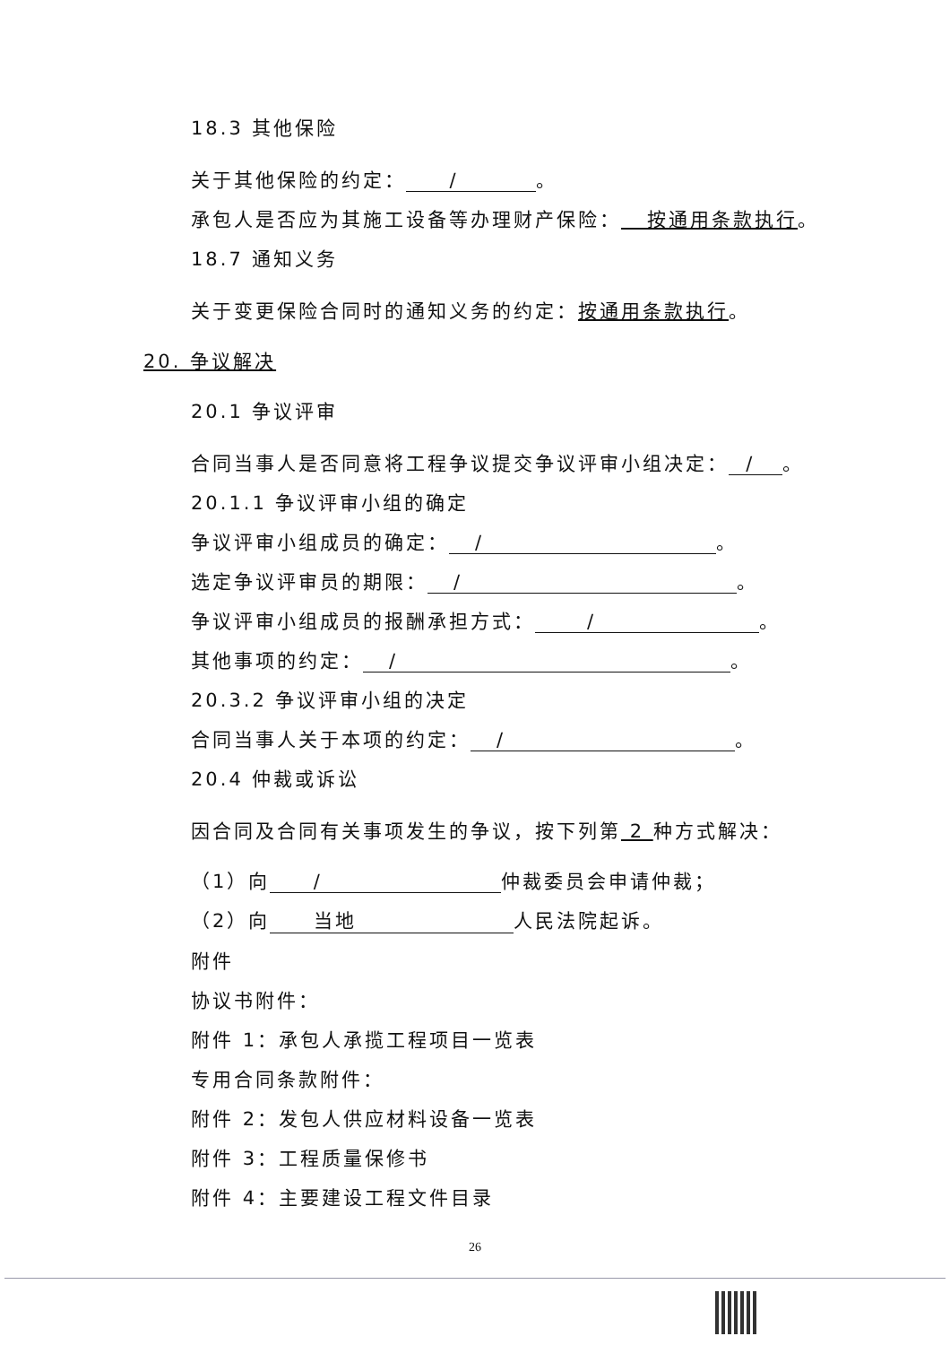18.3 其他保险
关于其他保险的约定： / 。
承包人是否应为其施工设备等办理财产保险： 按通用条款执行。
18.7 通知义务
关于变更保险合同时的通知义务的约定：按通用条款执行。
20. 争议解决
20.1 争议评审
合同当事人是否同意将工程争议提交争议评审小组决定： / 。
20.1.1 争议评审小组的确定
争议评审小组成员的确定： / 。
选定争议评审员的期限： / 。
争议评审小组成员的报酬承担方式： / 。
其他事项的约定： / 。
20.3.2 争议评审小组的决定
合同当事人关于本项的约定： / 。
20.4 仲裁或诉讼
因合同及合同有关事项发生的争议，按下列第 2 种方式解决：
（1）向 / 仲裁委员会申请仲裁；
（2）向 当地 人民法院起诉。
附件
协议书附件：
附件 1：承包人承揽工程项目一览表
专用合同条款附件：
附件 2：发包人供应材料设备一览表
附件 3：工程质量保修书
附件 4：主要建设工程文件目录
26